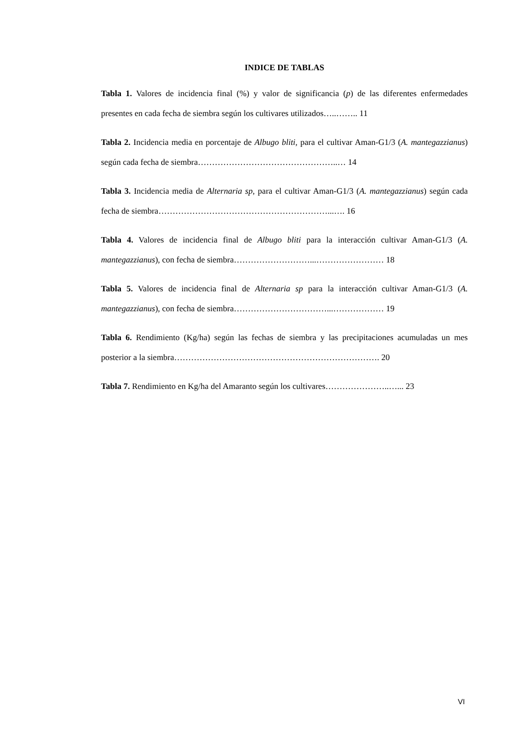INDICE DE TABLAS
Tabla 1. Valores de incidencia final (%) y valor de significancia (p) de las diferentes enfermedades presentes en cada fecha de siembra según los cultivares utilizados…..…….. 11
Tabla 2. Incidencia media en porcentaje de Albugo bliti, para el cultivar Aman-G1/3 (A. mantegazzianus) según cada fecha de siembra…………………………………………..… 14
Tabla 3. Incidencia media de Alternaria sp, para el cultivar Aman-G1/3 (A. mantegazzianus) según cada fecha de siembra……………………………………………………...…. 16
Tabla 4. Valores de incidencia final de Albugo bliti para la interacción cultivar Aman-G1/3 (A. mantegazzianus), con fecha de siembra………………………...…………………… 18
Tabla 5. Valores de incidencia final de Alternaria sp para la interacción cultivar Aman-G1/3 (A. mantegazzianus), con fecha de siembra……………………………...……………… 19
Tabla 6. Rendimiento (Kg/ha) según las fechas de siembra y las precipitaciones acumuladas un mes posterior a la siembra………………………………………………………………. 20
Tabla 7. Rendimiento en Kg/ha del Amaranto según los cultivares…………………..…... 23
VI